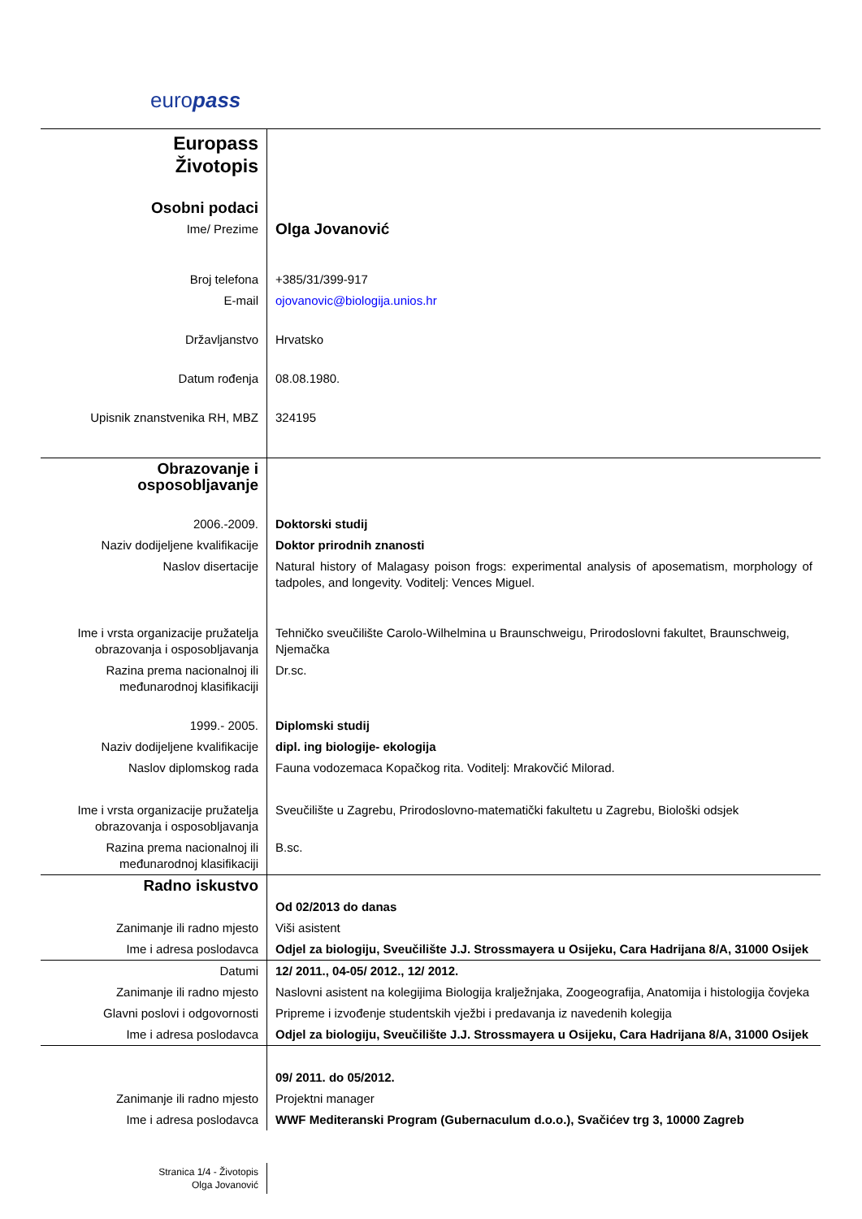europass
| Europass Životopis | |
| Osobni podaci | |
| Ime/ Prezime | Olga Jovanović |
| Broj telefona | +385/31/399-917 |
| E-mail | ojovanovic@biologija.unios.hr |
| Državljanstvo | Hrvatsko |
| Datum rođenja | 08.08.1980. |
| Upisnik znanstvenika RH, MBZ | 324195 |
| Obrazovanje i osposobljavanje | |
| 2006.-2009. | Doktorski studij |
| Naziv dodijeljene kvalifikacije | Doktor prirodnih znanosti |
| Naslov disertacije | Natural history of Malagasy poison frogs: experimental analysis of aposematism, morphology of tadpoles, and longevity. Voditelj: Vences Miguel. |
| Ime i vrsta organizacije pružatelja obrazovanja i osposobljavanja | Tehničko sveučilište Carolo-Wilhelmina u Braunschweigu, Prirodoslovni fakultet, Braunschweig, Njemačka |
| Razina prema nacionalnoj ili međunarodnoj klasifikaciji | Dr.sc. |
| 1999.- 2005. | Diplomski studij |
| Naziv dodijeljene kvalifikacije | dipl. ing biologije- ekologija |
| Naslov diplomskog rada | Fauna vodozemaca Kopačkog rita. Voditelj: Mrakovčić Milorad. |
| Ime i vrsta organizacije pružatelja obrazovanja i osposobljavanja | Sveučilište u Zagrebu, Prirodoslovno-matematički fakultetu u Zagrebu, Biološki odsjek |
| Razina prema nacionalnoj ili međunarodnoj klasifikaciji | B.sc. |
| Radno iskustvo | |
| | Od 02/2013 do danas |
| Zanimanje ili radno mjesto | Viši asistent |
| Ime i adresa poslodavca | Odjel za biologiju, Sveučilište J.J. Strossmayera u Osijeku, Cara Hadrijana 8/A, 31000 Osijek |
| Datumi | 12/ 2011., 04-05/ 2012., 12/ 2012. |
| Zanimanje ili radno mjesto | Naslovni asistent na kolegijima Biologija kralježnjaka, Zoogeografija, Anatomija i histologija čovjeka |
| Glavni poslovi i odgovornosti | Pripreme i izvođenje studentskih vježbi i predavanja iz navedenih kolegija |
| Ime i adresa poslodavca | Odjel za biologiju, Sveučilište J.J. Strossmayera u Osijeku, Cara Hadrijana 8/A, 31000 Osijek |
| | 09/ 2011. do 05/2012. |
| Zanimanje ili radno mjesto | Projektni manager |
| Ime i adresa poslodavca | WWF Mediteranski Program (Gubernaculum d.o.o.), Svačićev trg 3, 10000 Zagreb |
| Stranica 1/4 - Životopis Olga Jovanović | |